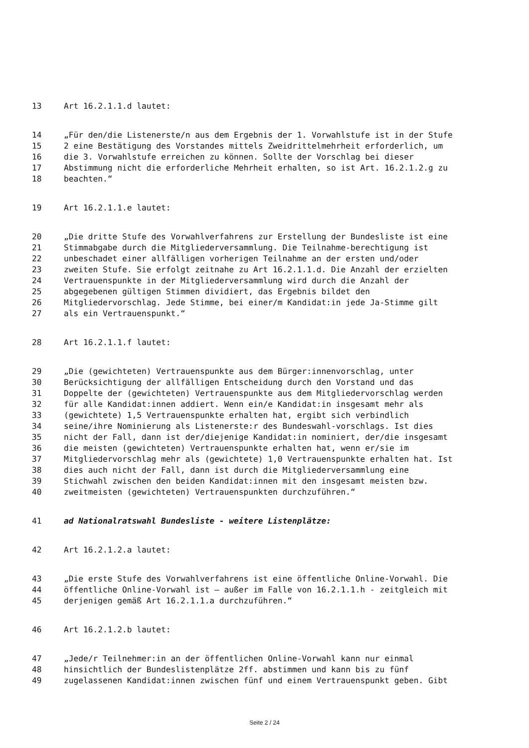13 Art 16.2.1.1.d lautet:
14 „Für den/die Listenerste/n aus dem Ergebnis der 1. Vorwahlstufe ist in der Stufe
15 2 eine Bestätigung des Vorstandes mittels Zweidrittelmehrheit erforderlich, um
16 die 3. Vorwahlstufe erreichen zu können. Sollte der Vorschlag bei dieser
17 Abstimmung nicht die erforderliche Mehrheit erhalten, so ist Art. 16.2.1.2.g zu
18 beachten.“
19 Art 16.2.1.1.e lautet:
20 „Die dritte Stufe des Vorwahlverfahrens zur Erstellung der Bundesliste ist eine
21 Stimmabgabe durch die Mitgliederversammlung. Die Teilnahme-berechtigung ist
22 unbeschadet einer allfälligen vorherigen Teilnahme an der ersten und/oder
23 zweiten Stufe. Sie erfolgt zeitnahe zu Art 16.2.1.1.d. Die Anzahl der erzielten
24 Vertrauenspunkte in der Mitgliederversammlung wird durch die Anzahl der
25 abgegebenen gültigen Stimmen dividiert, das Ergebnis bildet den
26 Mitgliedervorschlag. Jede Stimme, bei einer/m Kandidat:in jede Ja-Stimme gilt
27 als ein Vertrauenspunkt.“
28 Art 16.2.1.1.f lautet:
29 „Die (gewichteten) Vertrauenspunkte aus dem Bürger:innenvorschlag, unter
30 Berücksichtigung der allfälligen Entscheidung durch den Vorstand und das
31 Doppelte der (gewichteten) Vertrauenspunkte aus dem Mitgliedervorschlag werden
32 für alle Kandidat:innen addiert. Wenn ein/e Kandidat:in insgesamt mehr als
33 (gewichtete) 1,5 Vertrauenspunkte erhalten hat, ergibt sich verbindlich
34 seine/ihre Nominierung als Listenerste:r des Bundeswahl-vorschlags. Ist dies
35 nicht der Fall, dann ist der/diejenige Kandidat:in nominiert, der/die insgesamt
36 die meisten (gewichteten) Vertrauenspunkte erhalten hat, wenn er/sie im
37 Mitgliedervorschlag mehr als (gewichtete) 1,0 Vertrauenspunkte erhalten hat. Ist
38 dies auch nicht der Fall, dann ist durch die Mitgliederversammlung eine
39 Stichwahl zwischen den beiden Kandidat:innen mit den insgesamt meisten bzw.
40 zweitmeisten (gewichteten) Vertrauenspunkten durchzuführen.“
41 ad Nationalratswahl Bundesliste - weitere Listenplätze:
42 Art 16.2.1.2.a lautet:
43 „Die erste Stufe des Vorwahlverfahrens ist eine öffentliche Online-Vorwahl. Die
44 öffentliche Online-Vorwahl ist – außer im Falle von 16.2.1.1.h - zeitgleich mit
45 derjenigen gemäß Art 16.2.1.1.a durchzuführen.“
46 Art 16.2.1.2.b lautet:
47 „Jede/r Teilnehmer:in an der öffentlichen Online-Vorwahl kann nur einmal
48 hinsichtlich der Bundeslistenplätze 2ff. abstimmen und kann bis zu fünf
49 zugelassenen Kandidat:innen zwischen fünf und einem Vertrauenspunkt geben. Gibt
Seite 2 / 24